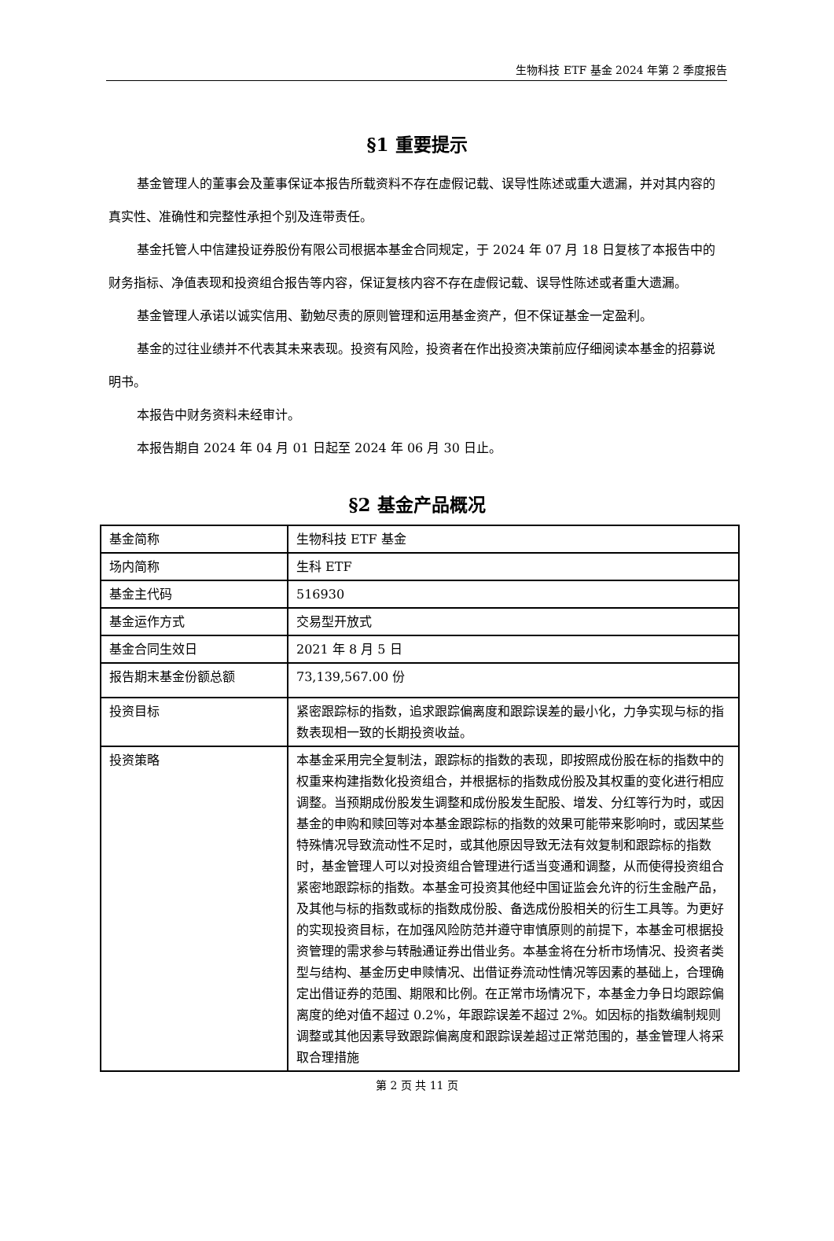生物科技 ETF 基金 2024 年第 2 季度报告
§1 重要提示
基金管理人的董事会及董事保证本报告所载资料不存在虚假记载、误导性陈述或重大遗漏，并对其内容的真实性、准确性和完整性承担个别及连带责任。
基金托管人中信建投证券股份有限公司根据本基金合同规定，于 2024 年 07 月 18 日复核了本报告中的财务指标、净值表现和投资组合报告等内容，保证复核内容不存在虚假记载、误导性陈述或者重大遗漏。
基金管理人承诺以诚实信用、勤勉尽责的原则管理和运用基金资产，但不保证基金一定盈利。
基金的过往业绩并不代表其未来表现。投资有风险，投资者在作出投资决策前应仔细阅读本基金的招募说明书。
本报告中财务资料未经审计。
本报告期自 2024 年 04 月 01 日起至 2024 年 06 月 30 日止。
§2 基金产品概况
| 基金简称 | 生物科技 ETF 基金 |
| 场内简称 | 生科 ETF |
| 基金主代码 | 516930 |
| 基金运作方式 | 交易型开放式 |
| 基金合同生效日 | 2021 年 8 月 5 日 |
| 报告期末基金份额总额 | 73,139,567.00 份 |
| 投资目标 | 紧密跟踪标的指数，追求跟踪偏离度和跟踪误差的最小化，力争实现与标的指数表现相一致的长期投资收益。 |
| 投资策略 | 本基金采用完全复制法，跟踪标的指数的表现，即按照成份股在标的指数中的权重来构建指数化投资组合，并根据标的指数成份股及其权重的变化进行相应调整。当预期成份股发生调整和成份股发生配股、增发、分红等行为时，或因基金的申购和赎回等对本基金跟踪标的指数的效果可能带来影响时，或因某些特殊情况导致流动性不足时，或其他原因导致无法有效复制和跟踪标的指数时，基金管理人可以对投资组合管理进行适当变通和调整，从而使得投资组合紧密地跟踪标的指数。本基金可投资其他经中国证监会允许的衍生金融产品，及其他与标的指数或标的指数成份股、备选成份股相关的衍生工具等。为更好的实现投资目标，在加强风险防范并遵守审慎原则的前提下，本基金可根据投资管理的需求参与转融通证券出借业务。本基金将在分析市场情况、投资者类型与结构、基金历史申赎情况、出借证券流动性情况等因素的基础上，合理确定出借证券的范围、期限和比例。在正常市场情况下，本基金力争日均跟踪偏离度的绝对值不超过 0.2%，年跟踪误差不超过 2%。如因标的指数编制规则调整或其他因素导致跟踪偏离度和跟踪误差超过正常范围的，基金管理人将采取合理措施 |
第 2 页 共 11 页